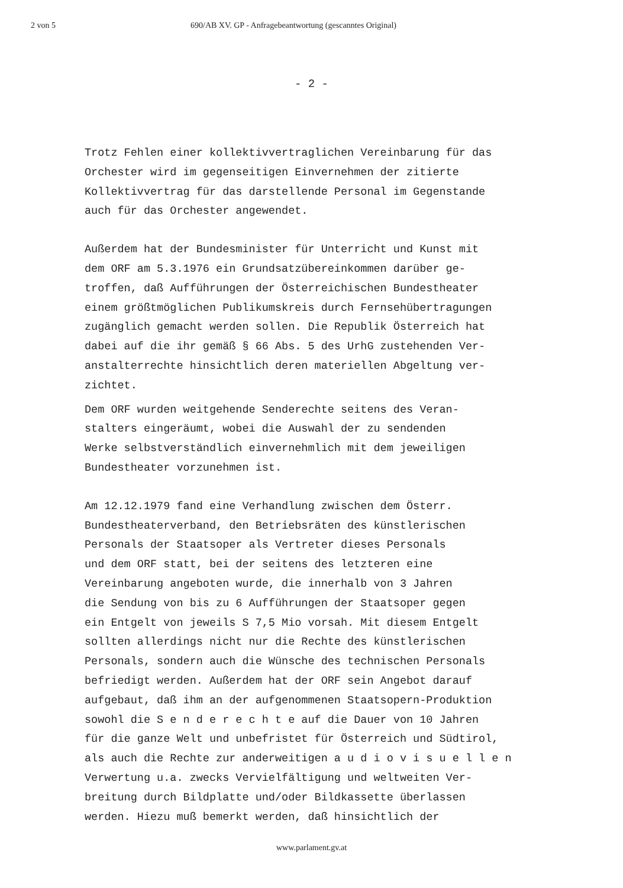2 von 5 690/AB XV. GP - Anfragebeantwortung (gescanntes Original)
- 2 -
Trotz Fehlen einer kollektivvertraglichen Vereinbarung für das Orchester wird im gegenseitigen Einvernehmen der zitierte Kollektivvertrag für das darstellende Personal im Gegenstande auch für das Orchester angewendet.
Außerdem hat der Bundesminister für Unterricht und Kunst mit dem ORF am 5.3.1976 ein Grundsatzübereinkommen darüber ge- troffen, daß Aufführungen der Österreichischen Bundestheater einem größtmöglichen Publikumskreis durch Fernsehübertragungen zugänglich gemacht werden sollen. Die Republik Österreich hat dabei auf die ihr gemäß § 66 Abs. 5 des UrhG zustehenden Ver- anstalterrechte hinsichtlich deren materiellen Abgeltung ver- zichtet.
Dem ORF wurden weitgehende Senderechte seitens des Veran- stalters eingeräumt, wobei die Auswahl der zu sendenden Werke selbstverständlich einvernehmlich mit dem jeweiligen Bundestheater vorzunehmen ist.
Am 12.12.1979 fand eine Verhandlung zwischen dem Österr. Bundestheaterverband, den Betriebsräten des künstlerischen Personals der Staatsoper als Vertreter dieses Personals und dem ORF statt, bei der seitens des letzteren eine Vereinbarung angeboten wurde, die innerhalb von 3 Jahren die Sendung von bis zu 6 Aufführungen der Staatsoper gegen ein Entgelt von jeweils S 7,5 Mio vorsah. Mit diesem Entgelt sollten allerdings nicht nur die Rechte des künstlerischen Personals, sondern auch die Wünsche des technischen Personals befriedigt werden. Außerdem hat der ORF sein Angebot darauf aufgebaut, daß ihm an der aufgenommenen Staatsopern-Produktion sowohl die S e n d e r e c h t e auf die Dauer von 10 Jahren für die ganze Welt und unbefristet für Österreich und Südtirol, als auch die Rechte zur anderweitigen a u d i o v i s u e l l e n Verwertung u.a. zwecks Vervielfältigung und weltweiten Ver- breitung durch Bildplatte und/oder Bildkassette überlassen werden. Hiezu muß bemerkt werden, daß hinsichtlich der
www.parlament.gv.at